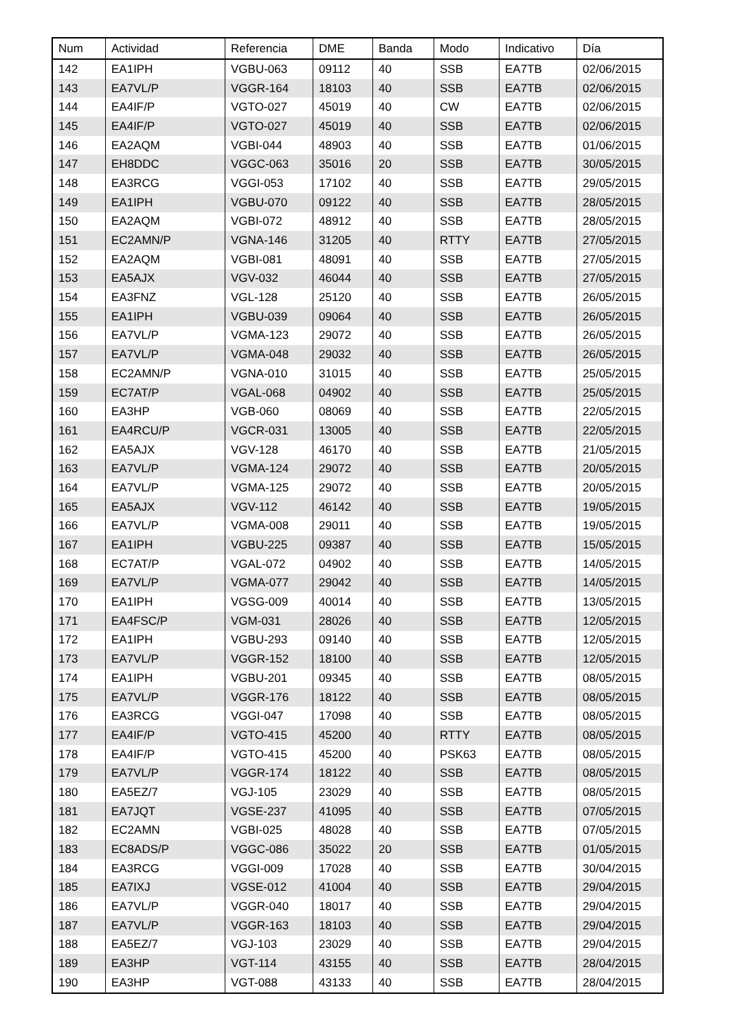| Num | Actividad | Referencia | DME | Banda | Modo | Indicativo | Día |
| --- | --- | --- | --- | --- | --- | --- | --- |
| 142 | EA1IPH | VGBU-063 | 09112 | 40 | SSB | EA7TB | 02/06/2015 |
| 143 | EA7VL/P | VGGR-164 | 18103 | 40 | SSB | EA7TB | 02/06/2015 |
| 144 | EA4IF/P | VGTO-027 | 45019 | 40 | CW | EA7TB | 02/06/2015 |
| 145 | EA4IF/P | VGTO-027 | 45019 | 40 | SSB | EA7TB | 02/06/2015 |
| 146 | EA2AQM | VGBI-044 | 48903 | 40 | SSB | EA7TB | 01/06/2015 |
| 147 | EH8DDC | VGGC-063 | 35016 | 20 | SSB | EA7TB | 30/05/2015 |
| 148 | EA3RCG | VGGI-053 | 17102 | 40 | SSB | EA7TB | 29/05/2015 |
| 149 | EA1IPH | VGBU-070 | 09122 | 40 | SSB | EA7TB | 28/05/2015 |
| 150 | EA2AQM | VGBI-072 | 48912 | 40 | SSB | EA7TB | 28/05/2015 |
| 151 | EC2AMN/P | VGNA-146 | 31205 | 40 | RTTY | EA7TB | 27/05/2015 |
| 152 | EA2AQM | VGBI-081 | 48091 | 40 | SSB | EA7TB | 27/05/2015 |
| 153 | EA5AJX | VGV-032 | 46044 | 40 | SSB | EA7TB | 27/05/2015 |
| 154 | EA3FNZ | VGL-128 | 25120 | 40 | SSB | EA7TB | 26/05/2015 |
| 155 | EA1IPH | VGBU-039 | 09064 | 40 | SSB | EA7TB | 26/05/2015 |
| 156 | EA7VL/P | VGMA-123 | 29072 | 40 | SSB | EA7TB | 26/05/2015 |
| 157 | EA7VL/P | VGMA-048 | 29032 | 40 | SSB | EA7TB | 26/05/2015 |
| 158 | EC2AMN/P | VGNA-010 | 31015 | 40 | SSB | EA7TB | 25/05/2015 |
| 159 | EC7AT/P | VGAL-068 | 04902 | 40 | SSB | EA7TB | 25/05/2015 |
| 160 | EA3HP | VGB-060 | 08069 | 40 | SSB | EA7TB | 22/05/2015 |
| 161 | EA4RCU/P | VGCR-031 | 13005 | 40 | SSB | EA7TB | 22/05/2015 |
| 162 | EA5AJX | VGV-128 | 46170 | 40 | SSB | EA7TB | 21/05/2015 |
| 163 | EA7VL/P | VGMA-124 | 29072 | 40 | SSB | EA7TB | 20/05/2015 |
| 164 | EA7VL/P | VGMA-125 | 29072 | 40 | SSB | EA7TB | 20/05/2015 |
| 165 | EA5AJX | VGV-112 | 46142 | 40 | SSB | EA7TB | 19/05/2015 |
| 166 | EA7VL/P | VGMA-008 | 29011 | 40 | SSB | EA7TB | 19/05/2015 |
| 167 | EA1IPH | VGBU-225 | 09387 | 40 | SSB | EA7TB | 15/05/2015 |
| 168 | EC7AT/P | VGAL-072 | 04902 | 40 | SSB | EA7TB | 14/05/2015 |
| 169 | EA7VL/P | VGMA-077 | 29042 | 40 | SSB | EA7TB | 14/05/2015 |
| 170 | EA1IPH | VGSG-009 | 40014 | 40 | SSB | EA7TB | 13/05/2015 |
| 171 | EA4FSC/P | VGM-031 | 28026 | 40 | SSB | EA7TB | 12/05/2015 |
| 172 | EA1IPH | VGBU-293 | 09140 | 40 | SSB | EA7TB | 12/05/2015 |
| 173 | EA7VL/P | VGGR-152 | 18100 | 40 | SSB | EA7TB | 12/05/2015 |
| 174 | EA1IPH | VGBU-201 | 09345 | 40 | SSB | EA7TB | 08/05/2015 |
| 175 | EA7VL/P | VGGR-176 | 18122 | 40 | SSB | EA7TB | 08/05/2015 |
| 176 | EA3RCG | VGGI-047 | 17098 | 40 | SSB | EA7TB | 08/05/2015 |
| 177 | EA4IF/P | VGTO-415 | 45200 | 40 | RTTY | EA7TB | 08/05/2015 |
| 178 | EA4IF/P | VGTO-415 | 45200 | 40 | PSK63 | EA7TB | 08/05/2015 |
| 179 | EA7VL/P | VGGR-174 | 18122 | 40 | SSB | EA7TB | 08/05/2015 |
| 180 | EA5EZ/7 | VGJ-105 | 23029 | 40 | SSB | EA7TB | 08/05/2015 |
| 181 | EA7JQT | VGSE-237 | 41095 | 40 | SSB | EA7TB | 07/05/2015 |
| 182 | EC2AMN | VGBI-025 | 48028 | 40 | SSB | EA7TB | 07/05/2015 |
| 183 | EC8ADS/P | VGGC-086 | 35022 | 20 | SSB | EA7TB | 01/05/2015 |
| 184 | EA3RCG | VGGI-009 | 17028 | 40 | SSB | EA7TB | 30/04/2015 |
| 185 | EA7IXJ | VGSE-012 | 41004 | 40 | SSB | EA7TB | 29/04/2015 |
| 186 | EA7VL/P | VGGR-040 | 18017 | 40 | SSB | EA7TB | 29/04/2015 |
| 187 | EA7VL/P | VGGR-163 | 18103 | 40 | SSB | EA7TB | 29/04/2015 |
| 188 | EA5EZ/7 | VGJ-103 | 23029 | 40 | SSB | EA7TB | 29/04/2015 |
| 189 | EA3HP | VGT-114 | 43155 | 40 | SSB | EA7TB | 28/04/2015 |
| 190 | EA3HP | VGT-088 | 43133 | 40 | SSB | EA7TB | 28/04/2015 |